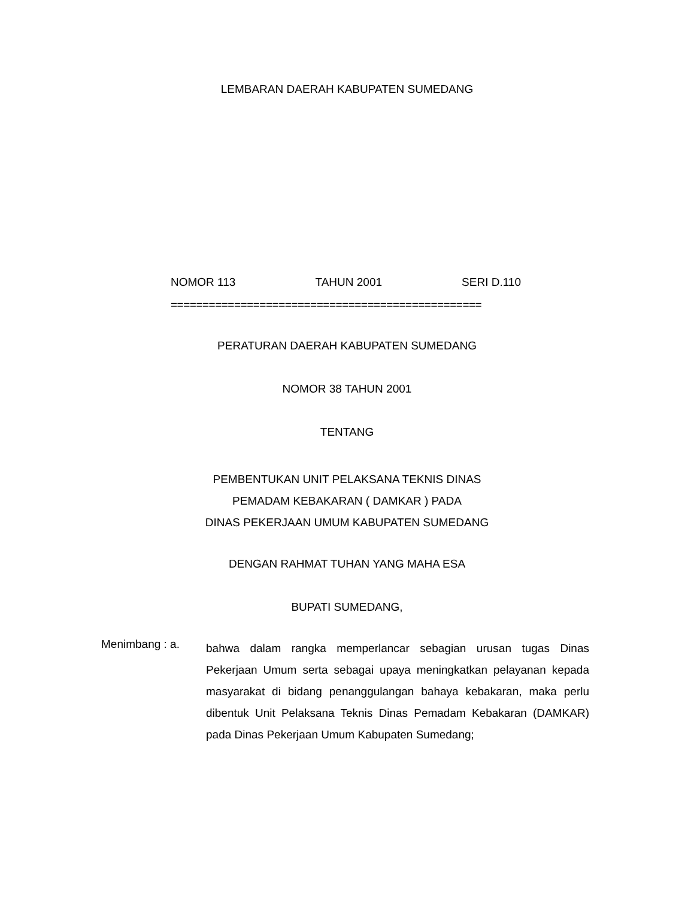LEMBARAN DAERAH KABUPATEN SUMEDANG
NOMOR 113 TAHUN 2001 SERI D.110
=================================================
PERATURAN DAERAH KABUPATEN SUMEDANG
NOMOR 38 TAHUN 2001
TENTANG
PEMBENTUKAN UNIT PELAKSANA TEKNIS DINAS
PEMADAM KEBAKARAN ( DAMKAR ) PADA
DINAS PEKERJAAN UMUM KABUPATEN SUMEDANG
DENGAN RAHMAT TUHAN YANG MAHA ESA
BUPATI SUMEDANG,
Menimbang : a.
bahwa dalam rangka memperlancar sebagian urusan tugas Dinas Pekerjaan Umum serta sebagai upaya meningkatkan pelayanan kepada masyarakat di bidang penanggulangan bahaya kebakaran, maka perlu dibentuk Unit Pelaksana Teknis Dinas Pemadam Kebakaran (DAMKAR) pada Dinas Pekerjaan Umum Kabupaten Sumedang;